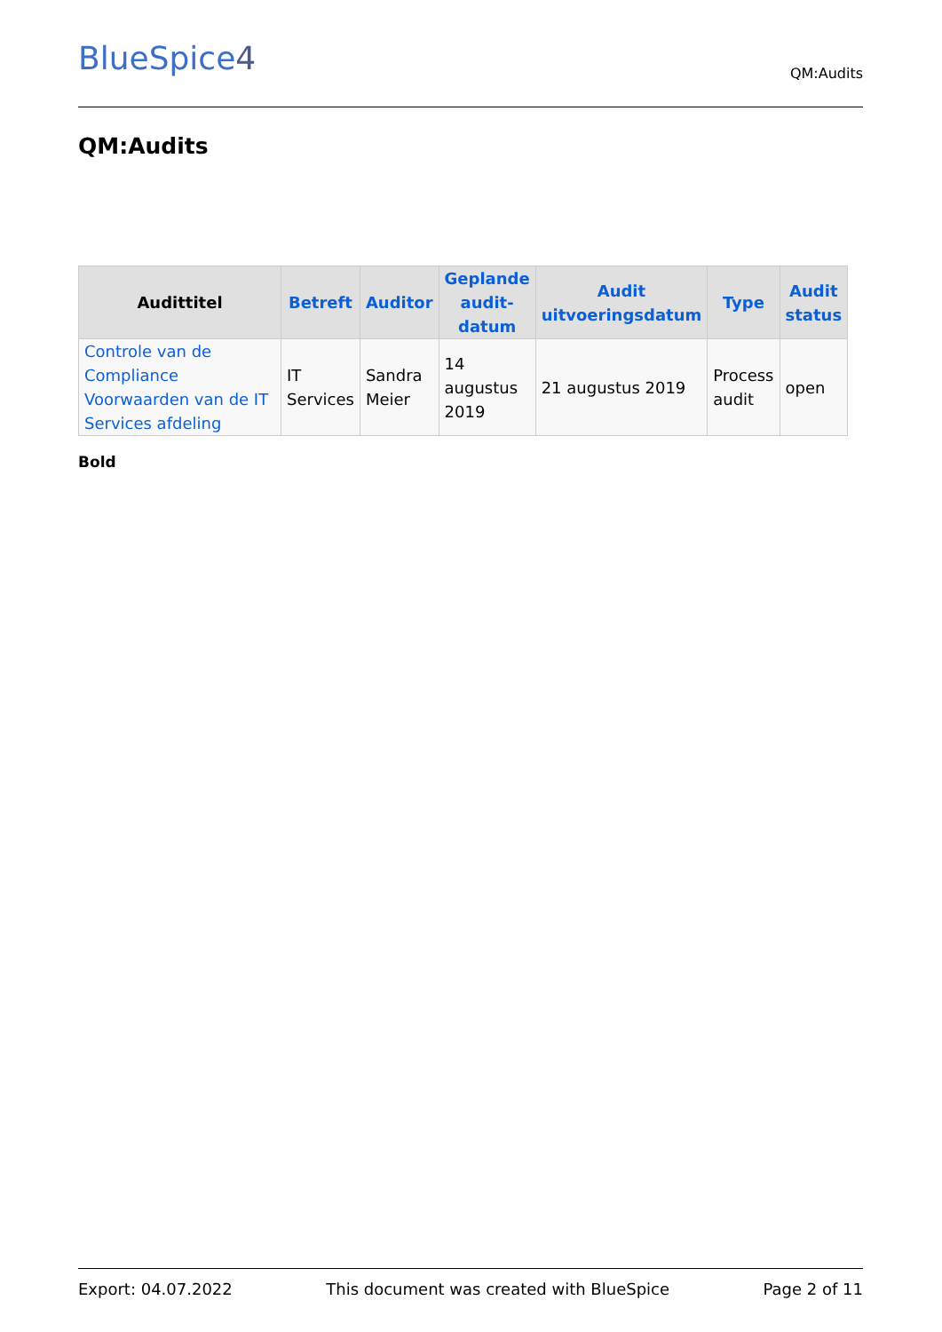BlueSpice4
QM:Audits
QM:Audits
| Audittitel | Betreft | Auditor | Geplande audit- datum | Audit uitvoeringsdatum | Type | Audit status |
| --- | --- | --- | --- | --- | --- | --- |
| Controle van de Compliance Voorwaarden van de IT Services afdeling | IT Services | Sandra Meier | 14 augustus 2019 | 21 augustus 2019 | Process audit | open |
Bold
Export: 04.07.2022 This document was created with BlueSpice Page 2 of 11